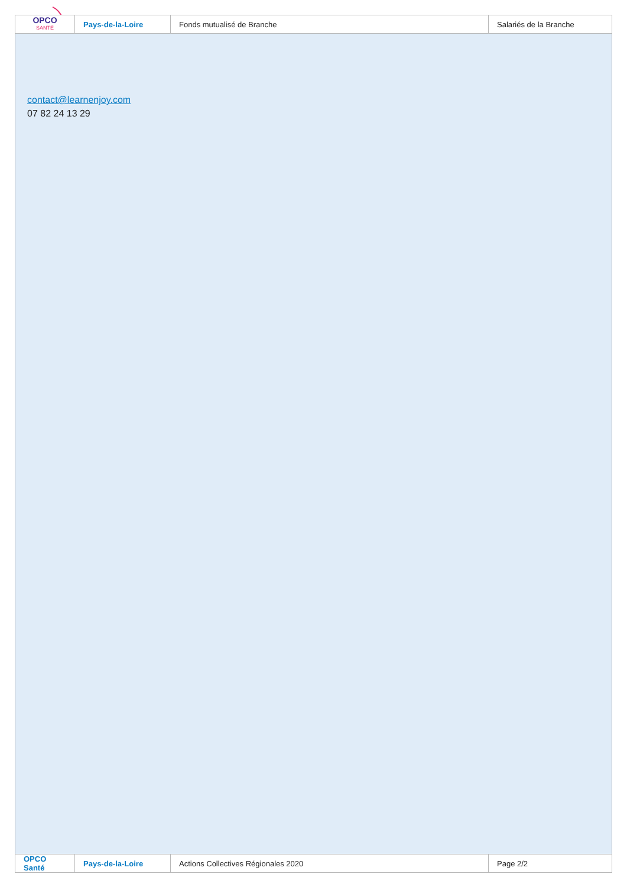| OPCO SANTÉ | Pays-de-la-Loire | Fonds mutualisé de Branche | Salariés de la Branche |
contact@learnenjoy.com
07 82 24 13 29
| OPCO Santé | Pays-de-la-Loire | Actions Collectives Régionales 2020 | Page 2/2 |